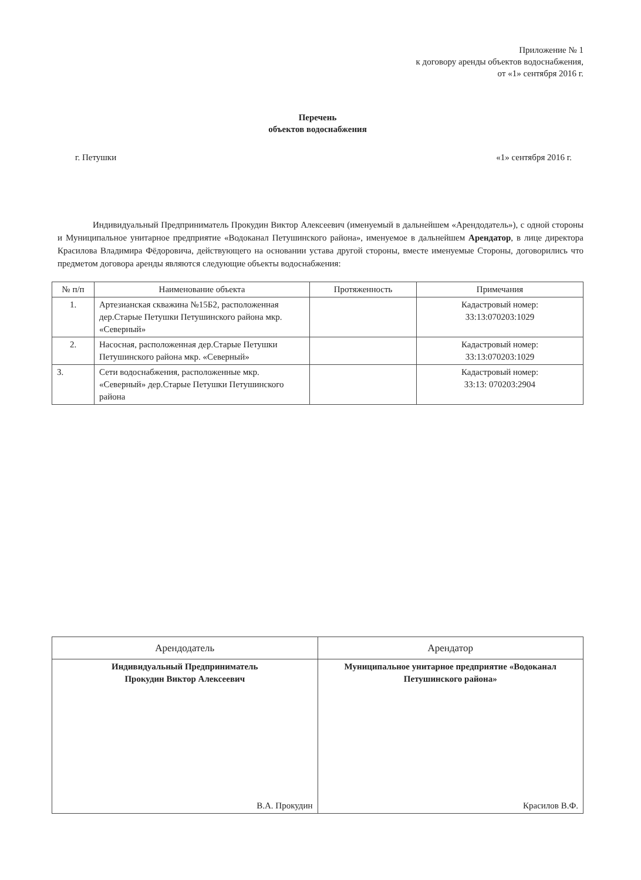Приложение № 1
к договору аренды объектов водоснабжения,
от «1» сентября 2016 г.
Перечень
объектов водоснабжения
г. Петушки «1» сентября 2016 г.
Индивидуальный Предприниматель Прокудин Виктор Алексеевич (именуемый в дальнейшем «Арендодатель»), с одной стороны и Муниципальное унитарное предприятие «Водоканал Петушинского района», именуемое в дальнейшем Арендатор, в лице директора Красилова Владимира Фёдоровича, действующего на основании устава другой стороны, вместе именуемые Стороны, договорились что предметом договора аренды являются следующие объекты водоснабжения:
| № п/п | Наименование объекта | Протяженность | Примечания |
| --- | --- | --- | --- |
| 1. | Артезианская скважина №15Б2, расположенная дер.Старые Петушки Петушинского района мкр. «Северный» | | Кадастровый номер: 33:13:070203:1029 |
| 2. | Насосная, расположенная дер.Старые Петушки Петушинского района мкр. «Северный» | | Кадастровый номер: 33:13:070203:1029 |
| 3. | Сети водоснабжения, расположенные мкр. «Северный» дер.Старые Петушки Петушинского района | | Кадастровый номер: 33:13: 070203:2904 |
| Арендодатель | Арендатор |
| Индивидуальный Предприниматель Прокудин Виктор Алексеевич В.А. Прокудин | Муниципальное унитарное предприятие «Водоканал Петушинского района» Красилов В.Ф. |